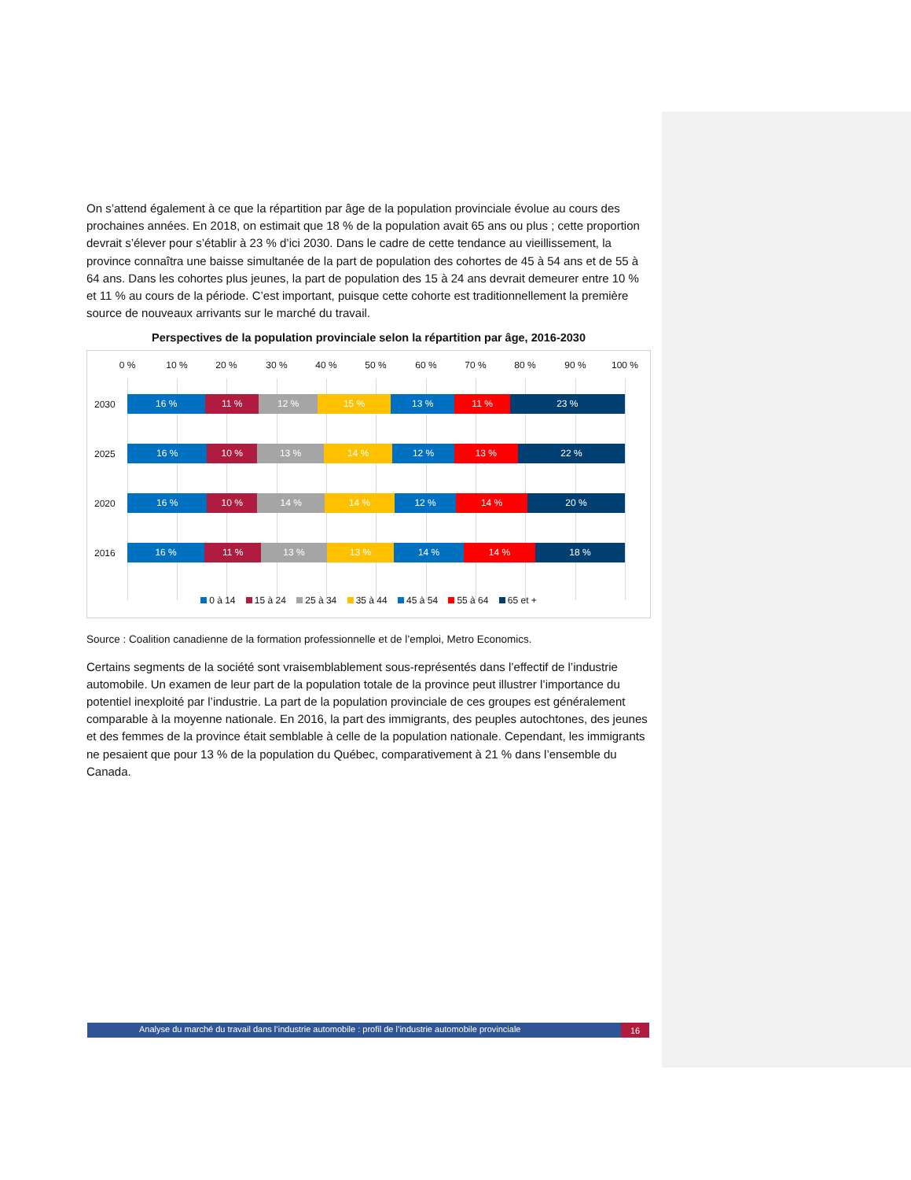On s’attend également à ce que la répartition par âge de la population provinciale évolue au cours des prochaines années. En 2018, on estimait que 18 % de la population avait 65 ans ou plus ; cette proportion devrait s’élever pour s’établir à 23 % d’ici 2030. Dans le cadre de cette tendance au vieillissement, la province connaîtra une baisse simultanée de la part de population des cohortes de 45 à 54 ans et de 55 à 64 ans. Dans les cohortes plus jeunes, la part de population des 15 à 24 ans devrait demeurer entre 10 % et 11 % au cours de la période. C’est important, puisque cette cohorte est traditionnellement la première source de nouveaux arrivants sur le marché du travail.
Perspectives de la population provinciale selon la répartition par âge, 2016-2030
0 % 10 % 20 % 30 % 40 % 50 % 60 % 70 % 80 % 90 % 100 %
2030
16 % 11 % 12 % 15 % 13 % 11 % 23 %
2025
16 % 10 % 13 % 14 % 12 % 13 % 22 %
2020
16 % 10 % 14 % 14 % 12 % 14 % 20 %
2016
16 % 11 % 13 % 13 % 14 % 14 % 18 %
0 à 14 15 à 24 25 à 34 35 à 44 45 à 54 55 à 64 65 et +
Source : Coalition canadienne de la formation professionnelle et de l’emploi, Metro Economics.
Certains segments de la société sont vraisemblablement sous-représentés dans l’effectif de l’industrie automobile. Un examen de leur part de la population totale de la province peut illustrer l’importance du potentiel inexploité par l’industrie. La part de la population provinciale de ces groupes est généralement comparable à la moyenne nationale. En 2016, la part des immigrants, des peuples autochtones, des jeunes et des femmes de la province était semblable à celle de la population nationale. Cependant, les immigrants ne pesaient que pour 13 % de la population du Québec, comparativement à 21 % dans l’ensemble du Canada.
Analyse du marché du travail dans l’industrie automobile : profil de l’industrie automobile provinciale
16